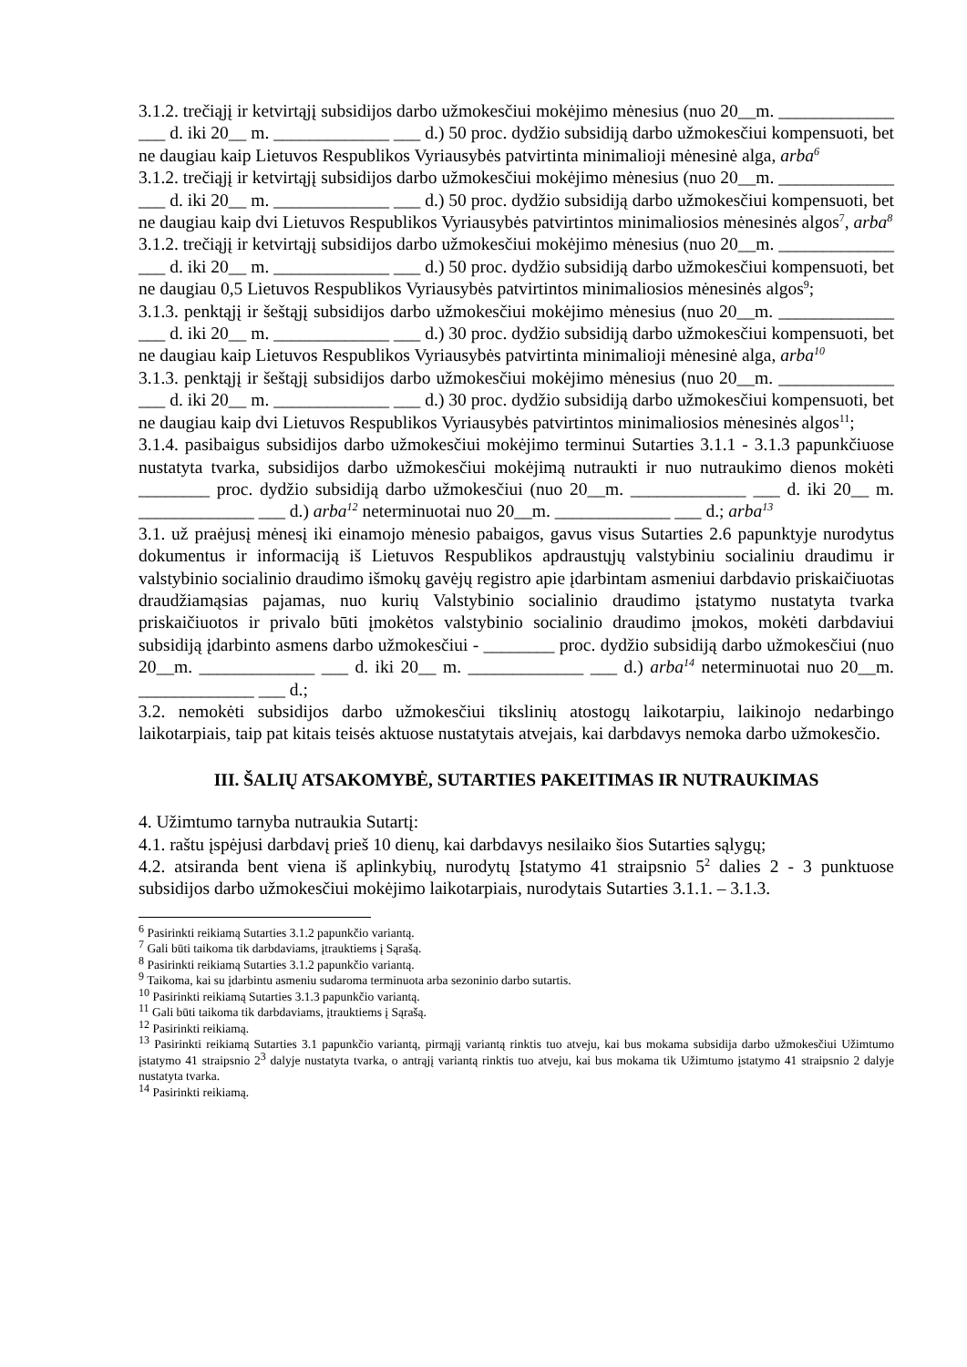3.1.2. trečiąjį ir ketvirtąjį subsidijos darbo užmokesčiui mokėjimo mėnesius (nuo 20__m. _____________ ___ d. iki 20__ m. _____________ ___ d.) 50 proc. dydžio subsidiją darbo užmokesčiui kompensuoti, bet ne daugiau kaip Lietuvos Respublikos Vyriausybės patvirtinta minimalioji mėnesinė alga, arba<sup>6</sup>
3.1.2. trečiąjį ir ketvirtąjį subsidijos darbo užmokesčiui mokėjimo mėnesius (nuo 20__m. _____________ ___ d. iki 20__ m. _____________ ___ d.) 50 proc. dydžio subsidiją darbo užmokesčiui kompensuoti, bet ne daugiau kaip dvi Lietuvos Respublikos Vyriausybės patvirtintos minimaliosios mėnesinės algos<sup>7</sup>, arba<sup>8</sup>
3.1.2. trečiąjį ir ketvirtąjį subsidijos darbo užmokesčiui mokėjimo mėnesius (nuo 20__m. _____________ ___ d. iki 20__ m. _____________ ___ d.) 50 proc. dydžio subsidiją darbo užmokesčiui kompensuoti, bet ne daugiau 0,5 Lietuvos Respublikos Vyriausybės patvirtintos minimaliosios mėnesinės algos<sup>9</sup>;
3.1.3. penktąjį ir šeštąjį subsidijos darbo užmokesčiui mokėjimo mėnesius (nuo 20__m. _____________ ___ d. iki 20__ m. _____________ ___ d.) 30 proc. dydžio subsidiją darbo užmokesčiui kompensuoti, bet ne daugiau kaip Lietuvos Respublikos Vyriausybės patvirtinta minimalioji mėnesinė alga, arba<sup>10</sup>
3.1.3. penktąjį ir šeštąjį subsidijos darbo užmokesčiui mokėjimo mėnesius (nuo 20__m. _____________ ___ d. iki 20__ m. _____________ ___ d.) 30 proc. dydžio subsidiją darbo užmokesčiui kompensuoti, bet ne daugiau kaip dvi Lietuvos Respublikos Vyriausybės patvirtintos minimaliosios mėnesinės algos<sup>11</sup>;
3.1.4. pasibaigus subsidijos darbo užmokesčiui mokėjimo terminui Sutarties 3.1.1 - 3.1.3 papunkčiuose nustatyta tvarka, subsidijos darbo užmokesčiui mokėjimą nutraukti ir nuo nutraukimo dienos mokėti ________ proc. dydžio subsidiją darbo užmokesčiui (nuo 20__m. _____________ ___ d. iki 20__ m. _____________ ___ d.) arba<sup>12</sup> neterminuotai nuo 20__m. _____________ ___ d.; arba<sup>13</sup>
3.1. už praėjusį mėnesį iki einamojo mėnesio pabaigos, gavus visus Sutarties 2.6 papunktyje nurodytus dokumentus ir informaciją iš Lietuvos Respublikos apdraustųjų valstybiniu socialiniu draudimu ir valstybinio socialinio draudimo išmokų gavėjų registro apie įdarbintam asmeniui darbdavio priskaičiuotas draudžiamąsias pajamas, nuo kurių Valstybinio socialinio draudimo įstatymo nustatyta tvarka priskaičiuotos ir privalo būti įmokėtos valstybinio socialinio draudimo įmokos, mokėti darbdaviui subsidiją įdarbinto asmens darbo užmokesčiui - ________ proc. dydžio subsidiją darbo užmokesčiui (nuo 20__m. _____________ ___ d. iki 20__ m. _____________ ___ d.) arba<sup>14</sup> neterminuotai nuo 20__m. _____________ ___ d.;
3.2. nemokėti subsidijos darbo užmokesčiui tikslinių atostogų laikotarpiu, laikinojo nedarbingo laikotarpiais, taip pat kitais teisės aktuose nustatytais atvejais, kai darbdavys nemoka darbo užmokesčio.
III. ŠALIŲ ATSAKOMYBĖ, SUTARTIES PAKEITIMAS IR NUTRAUKIMAS
4. Užimtumo tarnyba nutraukia Sutartį:
4.1. raštu įspėjusi darbdavį prieš 10 dienų, kai darbdavys nesilaiko šios Sutarties sąlygų;
4.2. atsiranda bent viena iš aplinkybių, nurodytų Įstatymo 41 straipsnio 5<sup>2</sup> dalies 2 - 3 punktuose subsidijos darbo užmokesčiui mokėjimo laikotarpiais, nurodytais Sutarties 3.1.1. – 3.1.3.
<sup>6</sup> Pasirinkti reikiamą Sutarties 3.1.2 papunkčio variantą.
<sup>7</sup> Gali būti taikoma tik darbdaviams, įtrauktiems į Sąrašą.
<sup>8</sup> Pasirinkti reikiamą Sutarties 3.1.2 papunkčio variantą.
<sup>9</sup> Taikoma, kai su įdarbintu asmeniu sudaroma terminuota arba sezoninio darbo sutartis.
<sup>10</sup> Pasirinkti reikiamą Sutarties 3.1.3 papunkčio variantą.
<sup>11</sup> Gali būti taikoma tik darbdaviams, įtrauktiems į Sąrašą.
<sup>12</sup> Pasirinkti reikiamą.
<sup>13</sup> Pasirinkti reikiamą Sutarties 3.1 papunkčio variantą, pirmąjį variantą rinktis tuo atveju, kai bus mokama subsidija darbo užmokesčiui Užimtumo įstatymo 41 straipsnio 2<sup>3</sup> dalyje nustatyta tvarka, o antrąjį variantą rinktis tuo atveju, kai bus mokama tik Užimtumo įstatymo 41 straipsnio 2 dalyje nustatyta tvarka.
<sup>14</sup> Pasirinkti reikiamą.